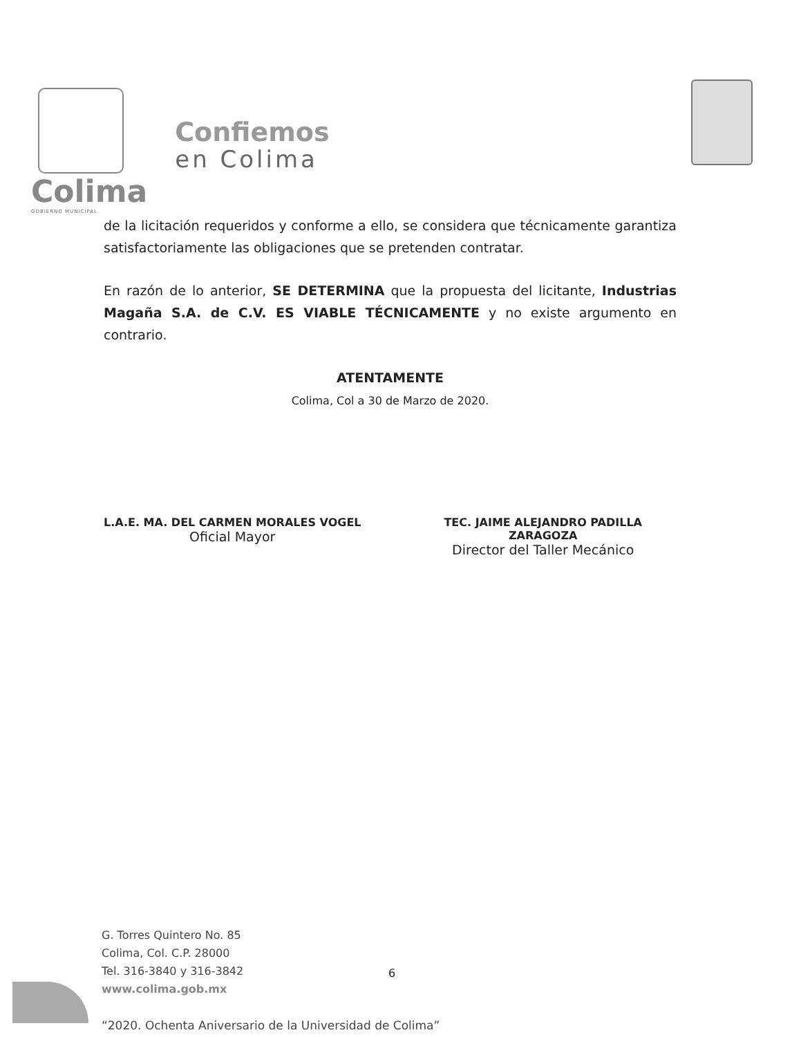Colima
GOBIERNO MUNICIPAL
Confiemos
en Colima
de la licitación requeridos y conforme a ello, se considera que técnicamente garantiza satisfactoriamente las obligaciones que se pretenden contratar.
En razón de lo anterior, SE DETERMINA que la propuesta del licitante, Industrias Magaña S.A. de C.V. ES VIABLE TÉCNICAMENTE y no existe argumento en contrario.
ATENTAMENTE
Colima, Col a 30 de Marzo de 2020.
L.A.E. MA. DEL CARMEN MORALES VOGEL
Oficial Mayor
TEC. JAIME ALEJANDRO PADILLA
ZARAGOZA
Director del Taller Mecánico
G. Torres Quintero No. 85
Colima, Col. C.P. 28000
Tel. 316-3840 y 316-3842
www.colima.gob.mx
6
“2020. Ochenta Aniversario de la Universidad de Colima”